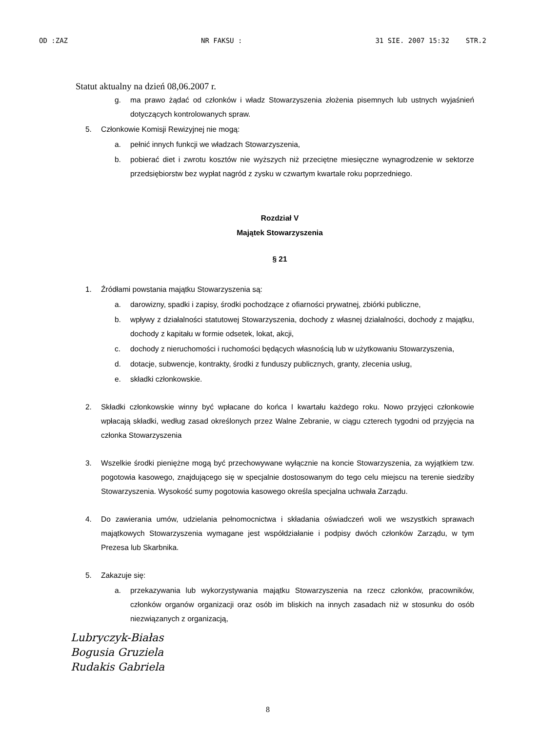OD :ZAZ NR FAKSU : 31 SIE. 2007 15:32 STR.2
Statut aktualny na dzień 08,06.2007 r.
g. ma prawo żądać od członków i władz Stowarzyszenia złożenia pisemnych lub ustnych wyjaśnień dotyczących kontrolowanych spraw.
5. Członkowie Komisji Rewizyjnej nie mogą:
a. pełnić innych funkcji we władzach Stowarzyszenia,
b. pobierać diet i zwrotu kosztów nie wyższych niż przeciętne miesięczne wynagrodzenie w sektorze przedsiębiorstw bez wypłat nagród z zysku w czwartym kwartale roku poprzedniego.
Rozdział V
Majątek Stowarzyszenia
§ 21
1. Źródłami powstania majątku Stowarzyszenia są:
a. darowizny, spadki i zapisy, środki pochodzące z ofiarności prywatnej, zbiórki publiczne,
b. wpływy z działalności statutowej Stowarzyszenia, dochody z własnej działalności, dochody z majątku, dochody z kapitału w formie odsetek, lokat, akcji,
c. dochody z nieruchomości i ruchomości będących własnością lub w użytkowaniu Stowarzyszenia,
d. dotacje, subwencje, kontrakty, środki z funduszy publicznych, granty, zlecenia usług,
e. składki członkowskie.
2. Składki członkowskie winny być wpłacane do końca I kwartału każdego roku. Nowo przyjęci członkowie wpłacają składki, według zasad określonych przez Walne Zebranie, w ciągu czterech tygodni od przyjęcia na członka Stowarzyszenia
3. Wszelkie środki pieniężne mogą być przechowywane wyłącznie na koncie Stowarzyszenia, za wyjątkiem tzw. pogotowia kasowego, znajdującego się w specjalnie dostosowanym do tego celu miejscu na terenie siedziby Stowarzyszenia. Wysokość sumy pogotowia kasowego określa specjalna uchwała Zarządu.
4. Do zawierania umów, udzielania pełnomocnictwa i składania oświadczeń woli we wszystkich sprawach majątkowych Stowarzyszenia wymagane jest współdziałanie i podpisy dwóch członków Zarządu, w tym Prezesa lub Skarbnika.
5. Zakazuje się:
a. przekazywania lub wykorzystywania majątku Stowarzyszenia na rzecz członków, pracowników, członków organów organizacji oraz osób im bliskich na innych zasadach niż w stosunku do osób niezwiązanych z organizacją,
Lubryczyk-Białas
Bogusia Gruziela
Rudakis Gabriela
8